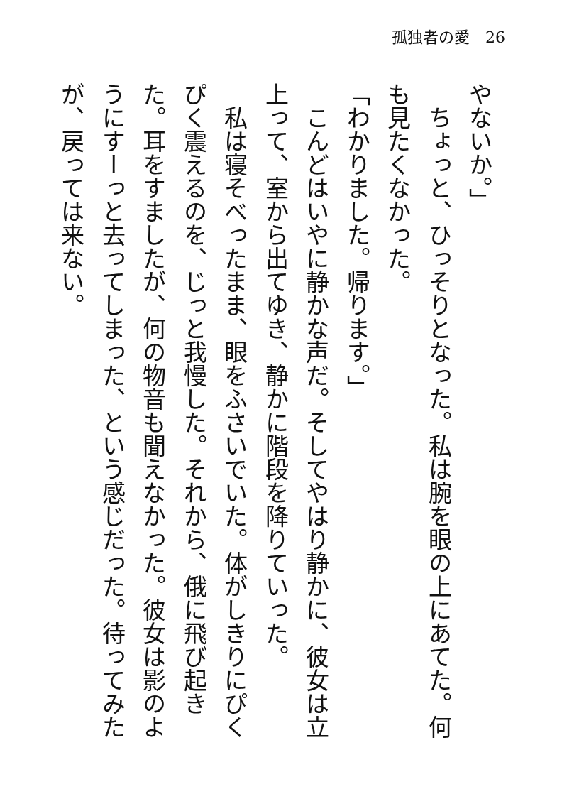孤独者の愛　26
やないか。」
　ちょっと、ひっそりとなった。私は腕を眼の上にあてた。何も見たくなかった。
「わかりました。帰ります。」
　こんどはいやに静かな声だ。そしてやはり静かに、彼女は立上って、室から出てゆき、静かに階段を降りていった。
　私は寝そべったまま、眼をふさいでいた。体がしきりにぴくぴく震えるのを、じっと我慢した。それから、俄に飛び起きた。耳をすましたが、何の物音も聞えなかった。彼女は影のようにすーっと去ってしまった、という感じだった。待ってみたが、戻っては来ない。